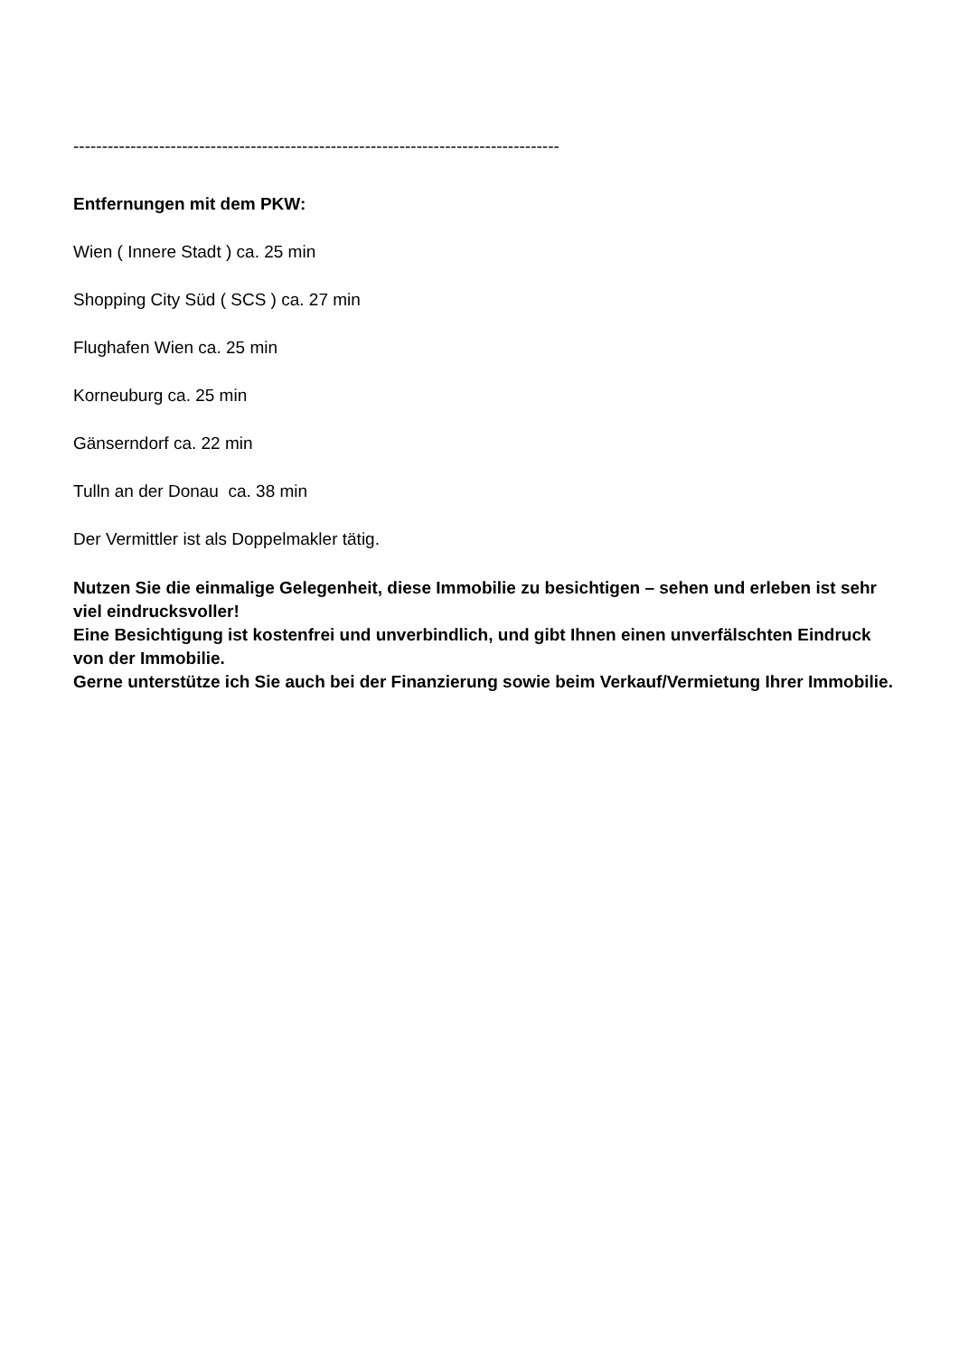-------------------------------------------------------------------------------------
Entfernungen mit dem PKW:
Wien ( Innere Stadt ) ca. 25 min
Shopping City Süd ( SCS ) ca. 27 min
Flughafen Wien ca. 25 min
Korneuburg ca. 25 min
Gänserndorf ca. 22 min
Tulln an der Donau ca. 38 min
Der Vermittler ist als Doppelmakler tätig.
Nutzen Sie die einmalige Gelegenheit, diese Immobilie zu besichtigen – sehen und erleben ist sehr viel eindrucksvoller!
Eine Besichtigung ist kostenfrei und unverbindlich, und gibt Ihnen einen unverfälschten Eindruck von der Immobilie.
Gerne unterstütze ich Sie auch bei der Finanzierung sowie beim Verkauf/Vermietung Ihrer Immobilie.